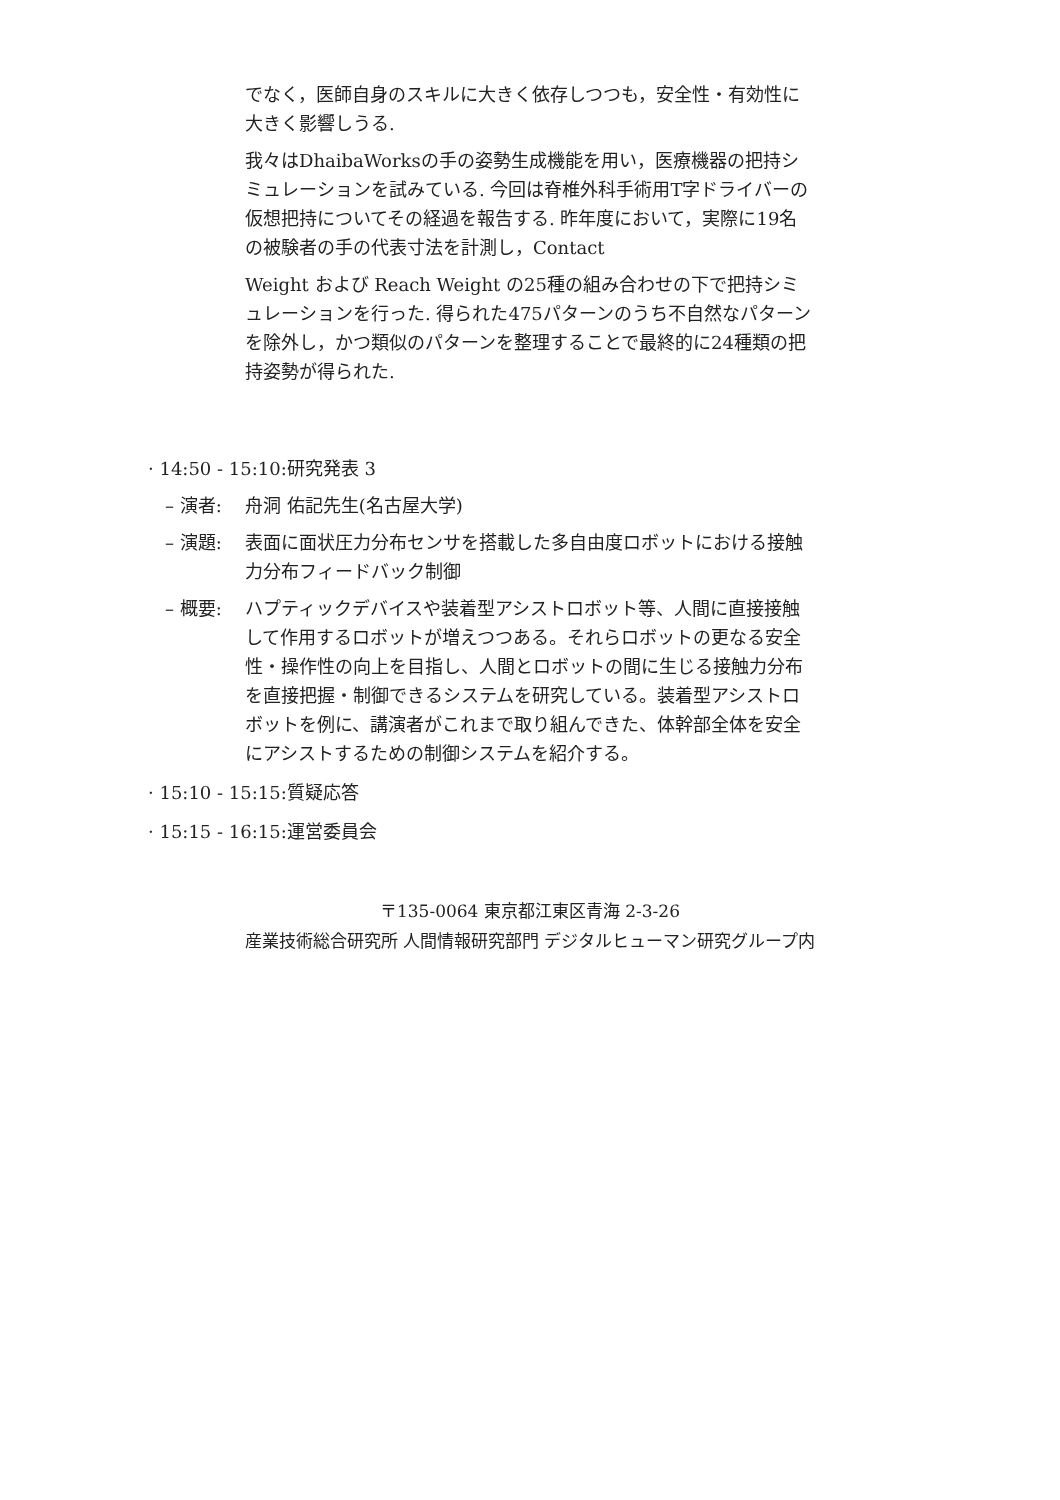でなく，医師自身のスキルに大きく依存しつつも，安全性・有効性に大きく影響しうる.
我々はDhaibaWorksの手の姿勢生成機能を用い，医療機器の把持シミュレーションを試みている. 今回は脊椎外科手術用T字ドライバーの仮想把持についてその経過を報告する. 昨年度において，実際に19名の被験者の手の代表寸法を計測し，Contact
Weight および Reach Weight の25種の組み合わせの下で把持シミュレーションを行った. 得られた475パターンのうち不自然なパターンを除外し，かつ類似のパターンを整理することで最終的に24種類の把持姿勢が得られた.
· 14:50 - 15:10:研究発表 3
– 演者: 舟洞 佑記先生(名古屋大学)
– 演題: 表面に面状圧力分布センサを搭載した多自由度ロボットにおける接触力分布フィードバック制御
– 概要: ハプティックデバイスや装着型アシストロボット等、人間に直接接触して作用するロボットが増えつつある。それらロボットの更なる安全性・操作性の向上を目指し、人間とロボットの間に生じる接触力分布を直接把握・制御できるシステムを研究している。装着型アシストロボットを例に、講演者がこれまで取り組んできた、体幹部全体を安全にアシストするための制御システムを紹介する。
· 15:10 - 15:15:質疑応答
· 15:15 - 16:15:運営委員会
〒135-0064 東京都江東区青海 2-3-26
産業技術総合研究所 人間情報研究部門 デジタルヒューマン研究グループ内